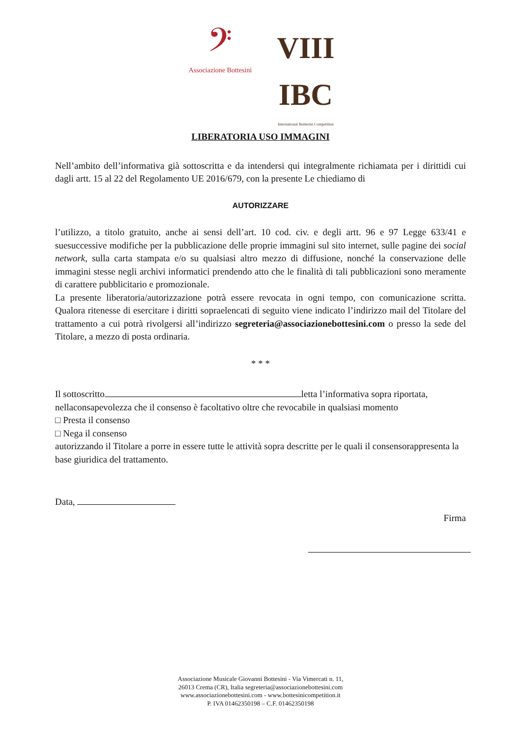𝄢
Associazione Bottesini
VIII IBC
International Bottesini Competition
LIBERATORIA USO IMMAGINI
Nell’ambito dell’informativa già sottoscritta e da intendersi qui integralmente richiamata per i dirittidi cui dagli artt. 15 al 22 del Regolamento UE 2016/679, con la presente Le chiediamo di
AUTORIZZARE
l’utilizzo, a titolo gratuito, anche ai sensi dell’art. 10 cod. civ. e degli artt. 96 e 97 Legge 633/41 e suesuccessive modifiche per la pubblicazione delle proprie immagini sul sito internet, sulle pagine dei social network, sulla carta stampata e/o su qualsiasi altro mezzo di diffusione, nonché la conservazione delle immagini stesse negli archivi informatici prendendo atto che le finalità di tali pubblicazioni sono meramente di carattere pubblicitario e promozionale.
La presente liberatoria/autorizzazione potrà essere revocata in ogni tempo, con comunicazione scritta. Qualora ritenesse di esercitare i diritti sopraelencati di seguito viene indicato l’indirizzo mail del Titolare del trattamento a cui potrà rivolgersi all’indirizzo segreteria@associazionebottesini.com o presso la sede del Titolare, a mezzo di posta ordinaria.
* * *
Il sottoscritto letta l’informativa sopra riportata, nellaconsapevolezza che il consenso è facoltativo oltre che revocabile in qualsiasi momento
□ Presta il consenso
□ Nega il consenso
autorizzando il Titolare a porre in essere tutte le attività sopra descritte per le quali il consensorappresenta la base giuridica del trattamento.
Data,
Firma
Associazione Musicale Giovanni Bottesini - Via Vimercati n. 11,
26013 Crema (CR), Italia segreteria@associazionebottesini.com
www.associazionebottesini.com - www.bottesinicompetition.it
P. IVA 01462350198 – C.F. 01462350198